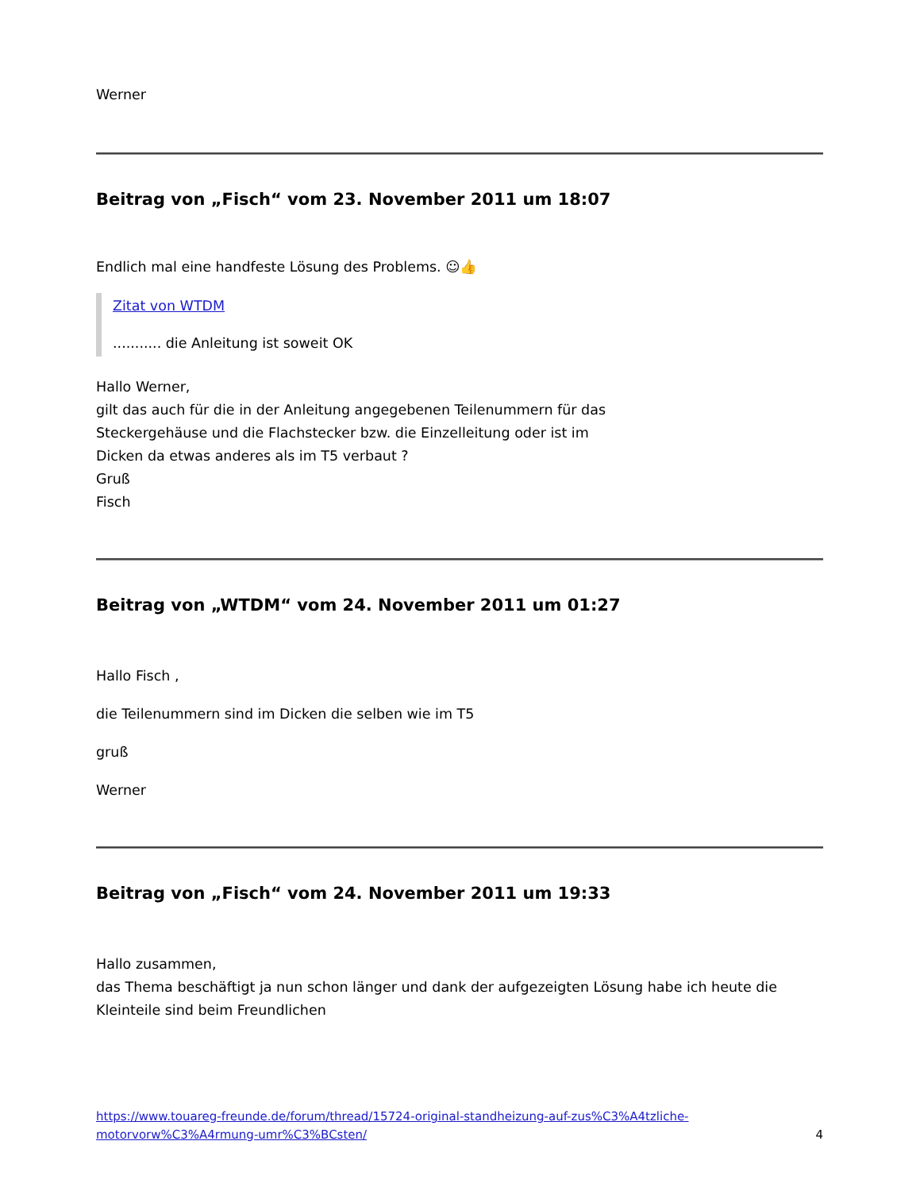Werner
Beitrag von „Fisch“ vom 23. November 2011 um 18:07
Endlich mal eine handfeste Lösung des Problems. ☺👍
Zitat von WTDM
........... die Anleitung ist soweit OK
Hallo Werner,
gilt das auch für die in der Anleitung angegebenen Teilenummern für das
Steckergehäuse und die Flachstecker bzw. die Einzelleitung oder ist im
Dicken da etwas anderes als im T5 verbaut ?
Gruß
Fisch
Beitrag von „WTDM“ vom 24. November 2011 um 01:27
Hallo Fisch ,
die Teilenummern sind im Dicken die selben wie im T5
gruß
Werner
Beitrag von „Fisch“ vom 24. November 2011 um 19:33
Hallo zusammen,
das Thema beschäftigt ja nun schon länger und dank der aufgezeigten Lösung habe ich heute die Kleinteile sind beim Freundlichen
https://www.touareg-freunde.de/forum/thread/15724-original-standheizung-auf-zus%C3%A4tzliche-
motorvorw%C3%A4rmung-umr%C3%BCsten/ 4